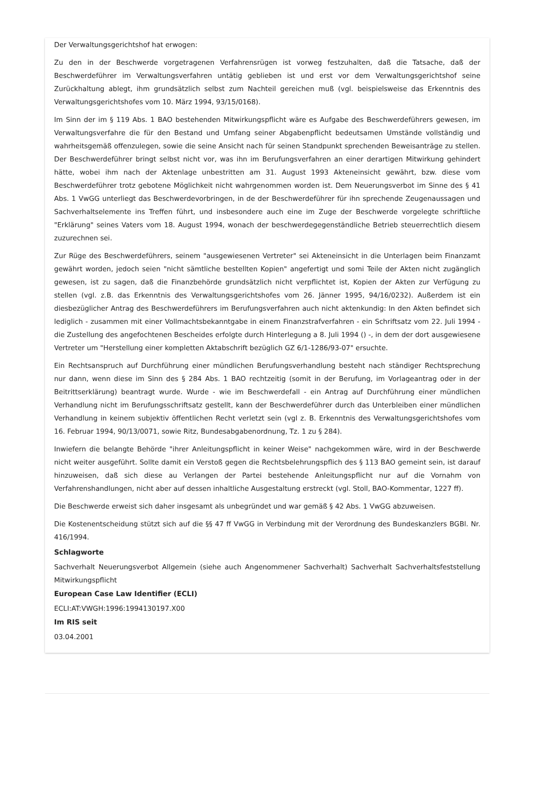Der Verwaltungsgerichtshof hat erwogen:
Zu den in der Beschwerde vorgetragenen Verfahrensrügen ist vorweg festzuhalten, daß die Tatsache, daß der Beschwerdeführer im Verwaltungsverfahren untätig geblieben ist und erst vor dem Verwaltungsgerichtshof seine Zurückhaltung ablegt, ihm grundsätzlich selbst zum Nachteil gereichen muß (vgl. beispielsweise das Erkenntnis des Verwaltungsgerichtshofes vom 10. März 1994, 93/15/0168).
Im Sinn der im § 119 Abs. 1 BAO bestehenden Mitwirkungspflicht wäre es Aufgabe des Beschwerdeführers gewesen, im Verwaltungsverfahre die für den Bestand und Umfang seiner Abgabenpflicht bedeutsamen Umstände vollständig und wahrheitsgemäß offenzulegen, sowie die seine Ansicht nach für seinen Standpunkt sprechenden Beweisanträge zu stellen. Der Beschwerdeführer bringt selbst nicht vor, was ihn im Berufungsverfahren an einer derartigen Mitwirkung gehindert hätte, wobei ihm nach der Aktenlage unbestritten am 31. August 1993 Akteneinsicht gewährt, bzw. diese vom Beschwerdeführer trotz gebotene Möglichkeit nicht wahrgenommen worden ist. Dem Neuerungsverbot im Sinne des § 41 Abs. 1 VwGG unterliegt das Beschwerdevorbringen, in de der Beschwerdeführer für ihn sprechende Zeugenaussagen und Sachverhaltselemente ins Treffen führt, und insbesondere auch eine im Zuge der Beschwerde vorgelegte schriftliche "Erklärung" seines Vaters vom 18. August 1994, wonach der beschwerdegegenständliche Betrieb steuerrechtlich diesem zuzurechnen sei.
Zur Rüge des Beschwerdeführers, seinem "ausgewiesenen Vertreter" sei Akteneinsicht in die Unterlagen beim Finanzamt gewährt worden, jedoch seien "nicht sämtliche bestellten Kopien" angefertigt und somi Teile der Akten nicht zugänglich gewesen, ist zu sagen, daß die Finanzbehörde grundsätzlich nicht verpflichtet ist, Kopien der Akten zur Verfügung zu stellen (vgl. z.B. das Erkenntnis des Verwaltungsgerichtshofes vom 26. Jänner 1995, 94/16/0232). Außerdem ist ein diesbezüglicher Antrag des Beschwerdeführers im Berufungsverfahren auch nicht aktenkundig: In den Akten befindet sich lediglich - zusammen mit einer Vollmachtsbekanntgabe in einem Finanzstrafverfahren - ein Schriftsatz vom 22. Juli 1994 - die Zustellung des angefochtenen Bescheides erfolgte durch Hinterlegung a 8. Juli 1994 () -, in dem der dort ausgewiesene Vertreter um "Herstellung einer kompletten Aktabschrift bezüglich GZ 6/1-1286/93-07" ersuchte.
Ein Rechtsanspruch auf Durchführung einer mündlichen Berufungsverhandlung besteht nach ständiger Rechtsprechung nur dann, wenn diese im Sinn des § 284 Abs. 1 BAO rechtzeitig (somit in der Berufung, im Vorlageantrag oder in der Beitrittserklärung) beantragt wurde. Wurde - wie im Beschwerdefall - ein Antrag auf Durchführung einer mündlichen Verhandlung nicht im Berufungsschriftsatz gestellt, kann der Beschwerdeführer durch das Unterbleiben einer mündlichen Verhandlung in keinem subjektiv öffentlichen Recht verletzt sein (vgl z. B. Erkenntnis des Verwaltungsgerichtshofes vom 16. Februar 1994, 90/13/0071, sowie Ritz, Bundesabgabenordnung, Tz. 1 zu § 284).
Inwiefern die belangte Behörde "ihrer Anleitungspflicht in keiner Weise" nachgekommen wäre, wird in der Beschwerde nicht weiter ausgeführt. Sollte damit ein Verstoß gegen die Rechtsbelehrungspflich des § 113 BAO gemeint sein, ist darauf hinzuweisen, daß sich diese au Verlangen der Partei bestehende Anleitungspflicht nur auf die Vornahm von Verfahrenshandlungen, nicht aber auf dessen inhaltliche Ausgestaltung erstreckt (vgl. Stoll, BAO-Kommentar, 1227 ff).
Die Beschwerde erweist sich daher insgesamt als unbegründet und war gemäß § 42 Abs. 1 VwGG abzuweisen.
Die Kostenentscheidung stützt sich auf die §§ 47 ff VwGG in Verbindung mit der Verordnung des Bundeskanzlers BGBl. Nr. 416/1994.
Schlagworte
Sachverhalt Neuerungsverbot Allgemein (siehe auch Angenommener Sachverhalt) Sachverhalt Sachverhaltsfeststellung Mitwirkungspflicht
European Case Law Identifier (ECLI)
ECLI:AT:VWGH:1996:1994130197.X00
Im RIS seit
03.04.2001